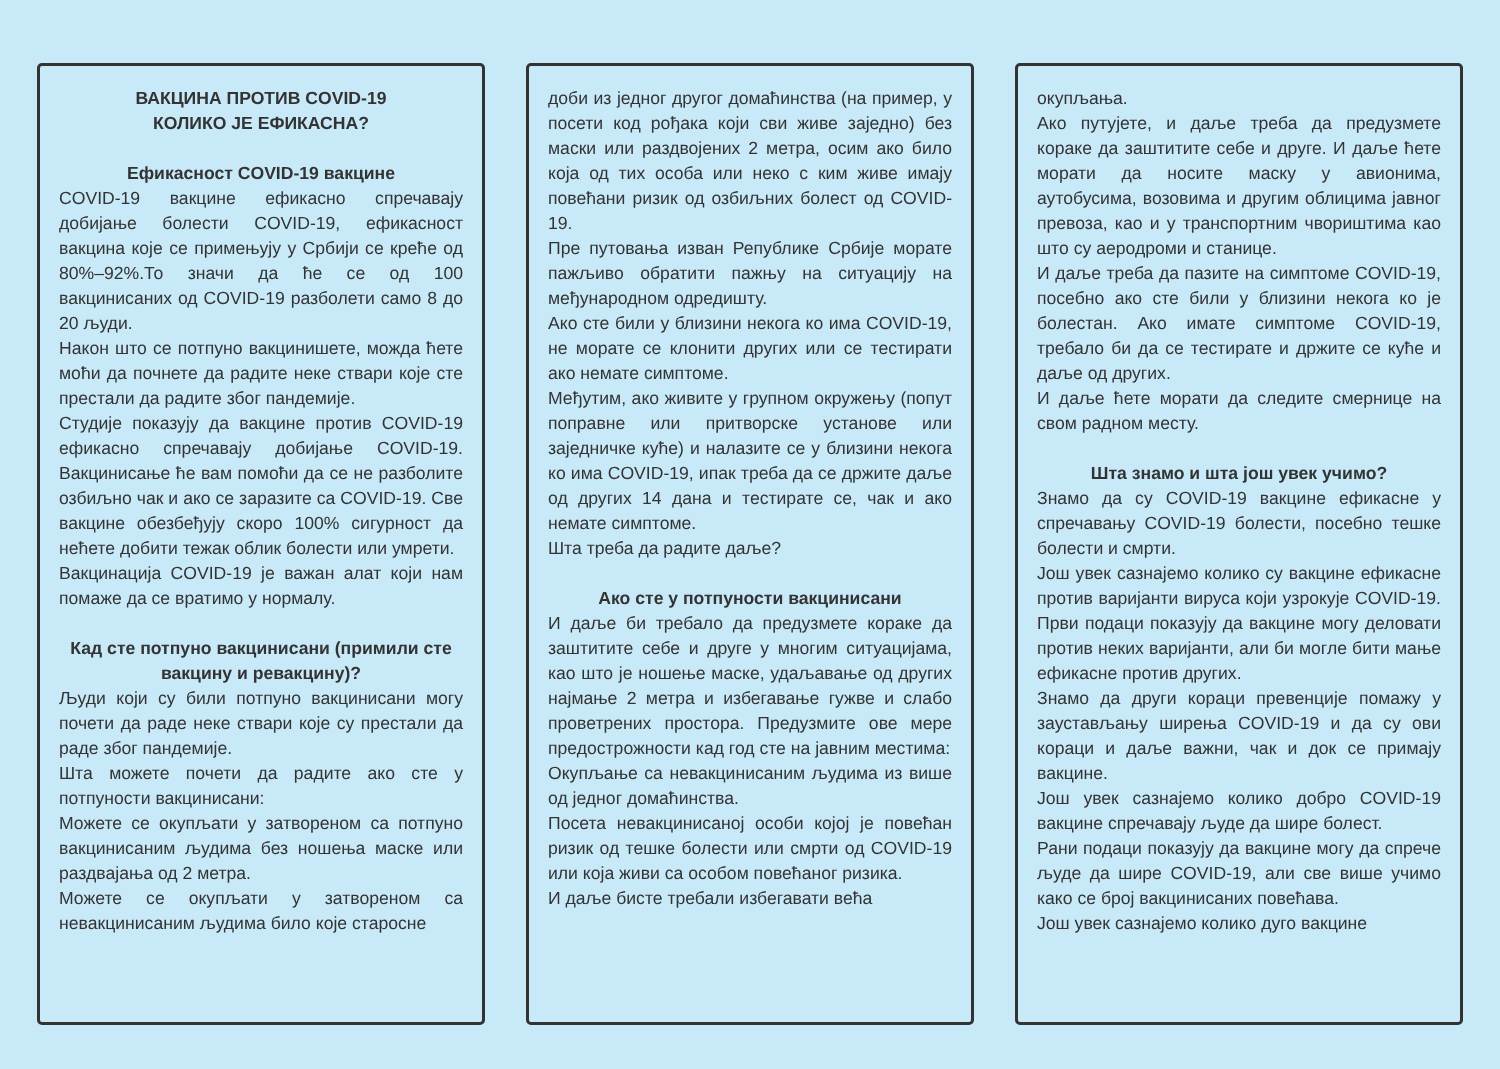ВАКЦИНА ПРОТИВ COVID-19
КОЛИКО ЈЕ ЕФИКАСНА?
Ефикасност COVID-19 вакцине
COVID-19 вакцине ефикасно спречавају добијање болести COVID-19, ефикасност вакцина које се примењују у Србији се креће од 80%–92%.То значи да ће се од 100 вакцинисаних од COVID-19 разболети само 8 до 20 људи.
Након што се потпуно вакцинишете, можда ћете моћи да почнете да радите неке ствари које сте престали да радите због пандемије.
Студије показују да вакцине против COVID-19 ефикасно спречавају добијање COVID-19. Вакцинисање ће вам помоћи да се не разболите озбиљно чак и ако се заразите са COVID-19. Све вакцине обезбеђују скоро 100% сигурност да нећете добити тежак облик болести или умрети.
Вакцинација COVID-19 је важан алат који нам помаже да се вратимо у нормалу.
Кад сте потпуно вакцинисани (примили сте вакцину и ревакцину)?
Људи који су били потпуно вакцинисани могу почети да раде неке ствари које су престали да раде због пандемије.
Шта можете почети да радите ако сте у потпуности вакцинисани:
Можете се окупљати у затвореном са потпуно вакцинисаним људима без ношења маске или раздвајања од 2 метра.
Можете се окупљати у затвореном са невакцинисаним људима било које старосне
доби из једног другог домаћинства (на пример, у посети код рођака који сви живе заједно) без маски или раздвојених 2 метра, осим ако било која од тих особа или неко с ким живе имају повећани ризик од озбиљних болест од COVID-19.
Пре путовања изван Републике Србије морате пажљиво обратити пажњу на ситуацију на међународном одредишту.
Ако сте били у близини некога ко има COVID-19, не морате се клонити других или се тестирати ако немате симптоме.
Међутим, ако живите у групном окружењу (попут поправне или притворске установе или заједничке куће) и налазите се у близини некога ко има COVID-19, ипак треба да се држите даље од других 14 дана и тестирате се, чак и ако немате симптоме.
Шта треба да радите даље?
Ако сте у потпуности вакцинисани
И даље би требало да предузмете кораке да заштитите себе и друге у многим ситуацијама, као што је ношење маске, удаљавање од других најмање 2 метра и избегавање гужве и слабо проветрених простора. Предузмите ове мере предострожности кад год сте на јавним местима:
Окупљање са невакцинисаним људима из више од једног домаћинства.
Посета невакцинисаној особи којој је повећан ризик од тешке болести или смрти од COVID-19 или која живи са особом повећаног ризика.
И даље бисте требали избегавати већа
окупљања.
Ако путујете, и даље треба да предузмете кораке да заштитите себе и друге. И даље ћете морати да носите маску у авионима, аутобусима, возовима и другим облицима јавног превоза, као и у транспортним чвориштима као што су аеродроми и станице.
И даље треба да пазите на симптоме COVID-19, посебно ако сте били у близини некога ко је болестан. Ако имате симптоме COVID-19, требало би да се тестирате и држите се куће и даље од других.
И даље ћете морати да следите смернице на свом радном месту.
Шта знамо и шта још увек учимо?
Знамо да су COVID-19 вакцине ефикасне у спречавању COVID-19 болести, посебно тешке болести и смрти.
Још увек сазнајемо колико су вакцине ефикасне против варијанти вируса који узрокује COVID-19. Први подаци показују да вакцине могу деловати против неких варијанти, али би могле бити мање ефикасне против других.
Знамо да други кораци превенције помажу у заустављању ширења COVID-19 и да су ови кораци и даље важни, чак и док се примају вакцине.
Још увек сазнајемо колико добро COVID-19 вакцине спречавају људе да шире болест.
Рани подаци показују да вакцине могу да спрече људе да шире COVID-19, али све више учимо како се број вакцинисаних повећава.
Још увек сазнајемо колико дуго вакцине